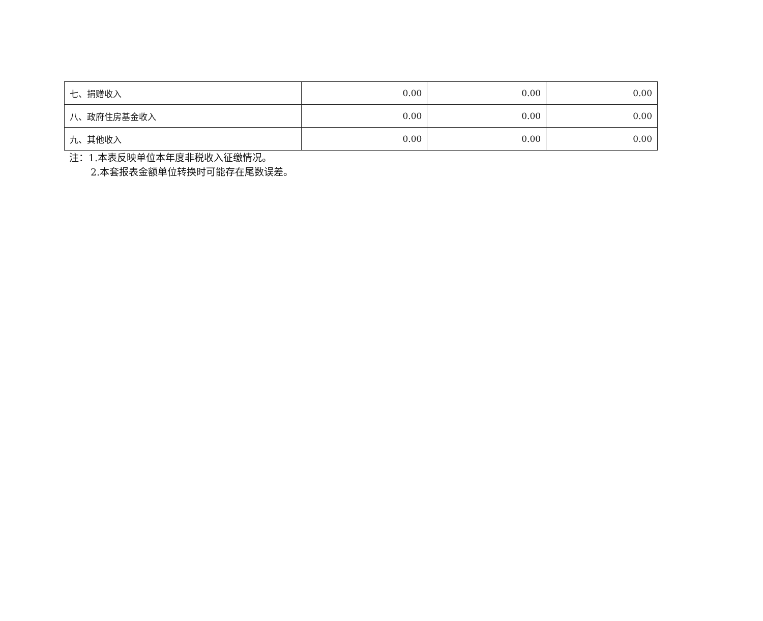| 七、捐赠收入 | 0.00 | 0.00 | 0.00 |
| 八、政府住房基金收入 | 0.00 | 0.00 | 0.00 |
| 九、其他收入 | 0.00 | 0.00 | 0.00 |
注：1.本表反映单位本年度非税收入征缴情况。
2.本套报表金额单位转换时可能存在尾数误差。